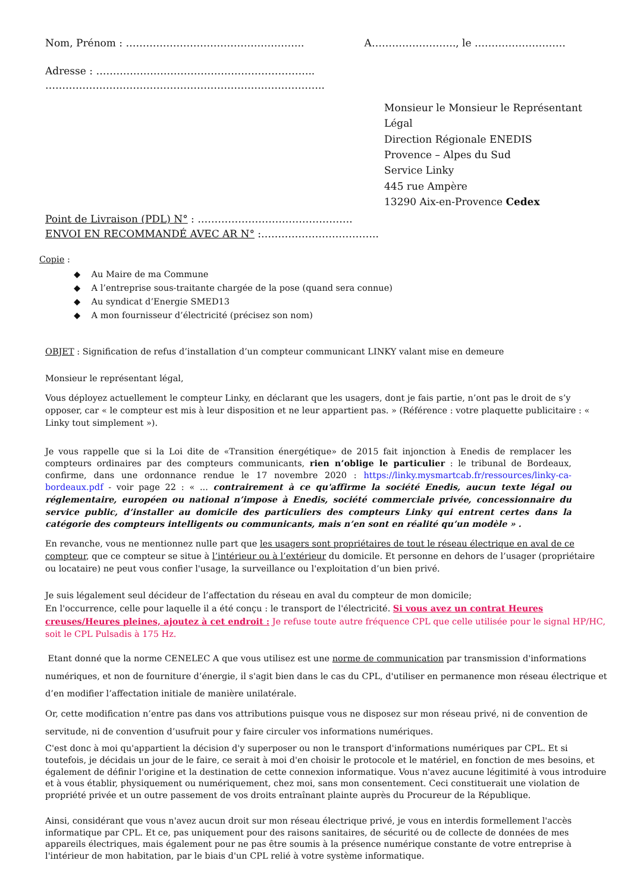Nom, Prénom : …………………………………………….. A……………………., le ………………………
Adresse : ………………………………………………………..
………………………………………………………………………..
Monsieur le Monsieur le Représentant Légal
Direction Régionale ENEDIS
Provence – Alpes du Sud
Service Linky
445 rue Ampère
13290 Aix-en-Provence Cedex
Point de Livraison (PDL) N° : ……………………………………….
ENVOI EN RECOMMANDÉ AVEC AR N° :……………………………..
Copie :
◆ Au Maire de ma Commune
◆ A l’entreprise sous-traitante chargée de la pose (quand sera connue)
◆ Au syndicat d’Energie SMED13
◆ A mon fournisseur d’électricité (précisez son nom)
OBJET : Signification de refus d’installation d’un compteur communicant LINKY valant mise en demeure
Monsieur le représentant légal,
Vous déployez actuellement le compteur Linky, en déclarant que les usagers, dont je fais partie, n’ont pas le droit de s’y opposer, car « le compteur est mis à leur disposition et ne leur appartient pas. » (Référence : votre plaquette publicitaire : « Linky tout simplement »).
Je vous rappelle que si la Loi dite de «Transition énergétique» de 2015 fait injonction à Enedis de remplacer les compteurs ordinaires par des compteurs communicants, rien n’oblige le particulier : le tribunal de Bordeaux, confirme, dans une ordonnance rendue le 17 novembre 2020 : https://linky.mysmartcab.fr/ressources/linky-ca-bordeaux.pdf - voir page 22 : « ... contrairement à ce qu'affirme la société Enedis, aucun texte légal ou réglementaire, européen ou national n’impose à Enedis, société commerciale privée, concessionnaire du service public, d’installer au domicile des particuliers des compteurs Linky qui entrent certes dans la catégorie des compteurs intelligents ou communicants, mais n’en sont en réalité qu’un modèle » .
En revanche, vous ne mentionnez nulle part que les usagers sont propriétaires de tout le réseau électrique en aval de ce compteur, que ce compteur se situe à l’intérieur ou à l’extérieur du domicile. Et personne en dehors de l’usager (propriétaire ou locataire) ne peut vous confier l'usage, la surveillance ou l'exploitation d’un bien privé.
Je suis légalement seul décideur de l’affectation du réseau en aval du compteur de mon domicile;
En l'occurrence, celle pour laquelle il a été conçu : le transport de l'électricité. Si vous avez un contrat Heures creuses/Heures pleines, ajoutez à cet endroit : Je refuse toute autre fréquence CPL que celle utilisée pour le signal HP/HC, soit le CPL Pulsadis à 175 Hz.
Etant donné que la norme CENELEC A que vous utilisez est une norme de communication par transmission d'informations numériques, et non de fourniture d’énergie, il s'agit bien dans le cas du CPL, d'utiliser en permanence mon réseau électrique et d’en modifier l’affectation initiale de manière unilatérale.
Or, cette modification n’entre pas dans vos attributions puisque vous ne disposez sur mon réseau privé, ni de convention de servitude, ni de convention d’usufruit pour y faire circuler vos informations numériques.
C'est donc à moi qu'appartient la décision d'y superposer ou non le transport d'informations numériques par CPL. Et si toutefois, je décidais un jour de le faire, ce serait à moi d'en choisir le protocole et le matériel, en fonction de mes besoins, et également de définir l'origine et la destination de cette connexion informatique. Vous n'avez aucune légitimité à vous introduire et à vous établir, physiquement ou numériquement, chez moi, sans mon consentement. Ceci constituerait une violation de propriété privée et un outre passement de vos droits entraînant plainte auprès du Procureur de la République.
Ainsi, considérant que vous n'avez aucun droit sur mon réseau électrique privé, je vous en interdis formellement l'accès informatique par CPL. Et ce, pas uniquement pour des raisons sanitaires, de sécurité ou de collecte de données de mes appareils électriques, mais également pour ne pas être soumis à la présence numérique constante de votre entreprise à l'intérieur de mon habitation, par le biais d'un CPL relié à votre système informatique.